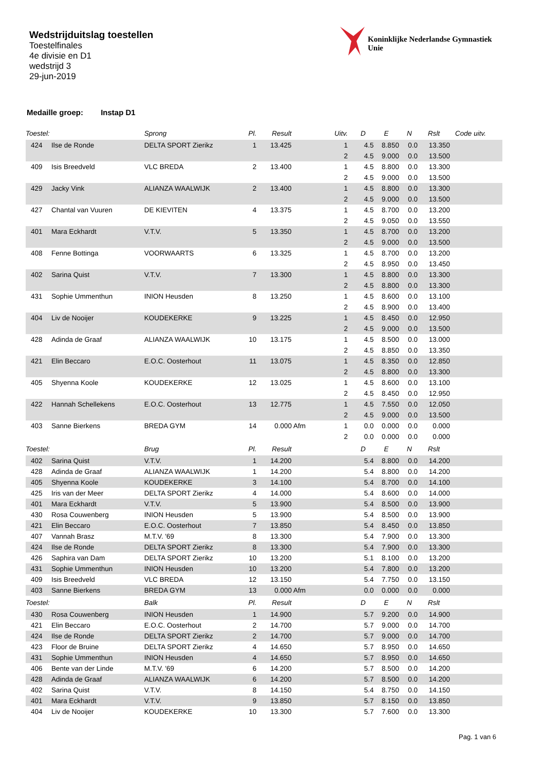Wedstrijduitslag toestellen
Toestelfinales
4e divisie en D1
wedstrijd 3
29-jun-2019
Koninklijke Nederlandse Gymnastiek Unie
Medaille groep: Instap D1
| Toestel: | | Sprong | Pl. | Result | Uitv. | D | E | N | Rslt | Code uitv. |
| --- | --- | --- | --- | --- | --- | --- | --- | --- | --- | --- |
| 424 | Ilse de Ronde | DELTA SPORT Zierikz | 1 | 13.425 | 1 | 4.5 | 8.850 | 0.0 | 13.350 | |
| | | | | | 2 | 4.5 | 9.000 | 0.0 | 13.500 | |
| 409 | Isis Breedveld | VLC BREDA | 2 | 13.400 | 1 | 4.5 | 8.800 | 0.0 | 13.300 | |
| | | | | | 2 | 4.5 | 9.000 | 0.0 | 13.500 | |
| 429 | Jacky Vink | ALIANZA WAALWIJK | 2 | 13.400 | 1 | 4.5 | 8.800 | 0.0 | 13.300 | |
| | | | | | 2 | 4.5 | 9.000 | 0.0 | 13.500 | |
| 427 | Chantal van Vuuren | DE KIEVITEN | 4 | 13.375 | 1 | 4.5 | 8.700 | 0.0 | 13.200 | |
| | | | | | 2 | 4.5 | 9.050 | 0.0 | 13.550 | |
| 401 | Mara Eckhardt | V.T.V. | 5 | 13.350 | 1 | 4.5 | 8.700 | 0.0 | 13.200 | |
| | | | | | 2 | 4.5 | 9.000 | 0.0 | 13.500 | |
| 408 | Fenne Bottinga | VOORWAARTS | 6 | 13.325 | 1 | 4.5 | 8.700 | 0.0 | 13.200 | |
| | | | | | 2 | 4.5 | 8.950 | 0.0 | 13.450 | |
| 402 | Sarina Quist | V.T.V. | 7 | 13.300 | 1 | 4.5 | 8.800 | 0.0 | 13.300 | |
| | | | | | 2 | 4.5 | 8.800 | 0.0 | 13.300 | |
| 431 | Sophie Ummenthun | INION Heusden | 8 | 13.250 | 1 | 4.5 | 8.600 | 0.0 | 13.100 | |
| | | | | | 2 | 4.5 | 8.900 | 0.0 | 13.400 | |
| 404 | Liv de Nooijer | KOUDEKERKE | 9 | 13.225 | 1 | 4.5 | 8.450 | 0.0 | 12.950 | |
| | | | | | 2 | 4.5 | 9.000 | 0.0 | 13.500 | |
| 428 | Adinda de Graaf | ALIANZA WAALWIJK | 10 | 13.175 | 1 | 4.5 | 8.500 | 0.0 | 13.000 | |
| | | | | | 2 | 4.5 | 8.850 | 0.0 | 13.350 | |
| 421 | Elin Beccaro | E.O.C. Oosterhout | 11 | 13.075 | 1 | 4.5 | 8.350 | 0.0 | 12.850 | |
| | | | | | 2 | 4.5 | 8.800 | 0.0 | 13.300 | |
| 405 | Shyenna Koole | KOUDEKERKE | 12 | 13.025 | 1 | 4.5 | 8.600 | 0.0 | 13.100 | |
| | | | | | 2 | 4.5 | 8.450 | 0.0 | 12.950 | |
| 422 | Hannah Schellekens | E.O.C. Oosterhout | 13 | 12.775 | 1 | 4.5 | 7.550 | 0.0 | 12.050 | |
| | | | | | 2 | 4.5 | 9.000 | 0.0 | 13.500 | |
| 403 | Sanne Bierkens | BREDA GYM | 14 | 0.000 Afm | 1 | 0.0 | 0.000 | 0.0 | 0.000 | |
| | | | | | 2 | 0.0 | 0.000 | 0.0 | 0.000 | |
| Toestel: | | Brug | Pl. | Result | | D | E | N | Rslt | |
| 402 | Sarina Quist | V.T.V. | 1 | 14.200 | | 5.4 | 8.800 | 0.0 | 14.200 | |
| 428 | Adinda de Graaf | ALIANZA WAALWIJK | 1 | 14.200 | | 5.4 | 8.800 | 0.0 | 14.200 | |
| 405 | Shyenna Koole | KOUDEKERKE | 3 | 14.100 | | 5.4 | 8.700 | 0.0 | 14.100 | |
| 425 | Iris van der Meer | DELTA SPORT Zierikz | 4 | 14.000 | | 5.4 | 8.600 | 0.0 | 14.000 | |
| 401 | Mara Eckhardt | V.T.V. | 5 | 13.900 | | 5.4 | 8.500 | 0.0 | 13.900 | |
| 430 | Rosa Couwenberg | INION Heusden | 5 | 13.900 | | 5.4 | 8.500 | 0.0 | 13.900 | |
| 421 | Elin Beccaro | E.O.C. Oosterhout | 7 | 13.850 | | 5.4 | 8.450 | 0.0 | 13.850 | |
| 407 | Vannah Brasz | M.T.V. '69 | 8 | 13.300 | | 5.4 | 7.900 | 0.0 | 13.300 | |
| 424 | Ilse de Ronde | DELTA SPORT Zierikz | 8 | 13.300 | | 5.4 | 7.900 | 0.0 | 13.300 | |
| 426 | Saphira van Dam | DELTA SPORT Zierikz | 10 | 13.200 | | 5.1 | 8.100 | 0.0 | 13.200 | |
| 431 | Sophie Ummenthun | INION Heusden | 10 | 13.200 | | 5.4 | 7.800 | 0.0 | 13.200 | |
| 409 | Isis Breedveld | VLC BREDA | 12 | 13.150 | | 5.4 | 7.750 | 0.0 | 13.150 | |
| 403 | Sanne Bierkens | BREDA GYM | 13 | 0.000 Afm | | 0.0 | 0.000 | 0.0 | 0.000 | |
| Toestel: | | Balk | Pl. | Result | | D | E | N | Rslt | |
| 430 | Rosa Couwenberg | INION Heusden | 1 | 14.900 | | 5.7 | 9.200 | 0.0 | 14.900 | |
| 421 | Elin Beccaro | E.O.C. Oosterhout | 2 | 14.700 | | 5.7 | 9.000 | 0.0 | 14.700 | |
| 424 | Ilse de Ronde | DELTA SPORT Zierikz | 2 | 14.700 | | 5.7 | 9.000 | 0.0 | 14.700 | |
| 423 | Floor de Bruine | DELTA SPORT Zierikz | 4 | 14.650 | | 5.7 | 8.950 | 0.0 | 14.650 | |
| 431 | Sophie Ummenthun | INION Heusden | 4 | 14.650 | | 5.7 | 8.950 | 0.0 | 14.650 | |
| 406 | Bente van der Linde | M.T.V. '69 | 6 | 14.200 | | 5.7 | 8.500 | 0.0 | 14.200 | |
| 428 | Adinda de Graaf | ALIANZA WAALWIJK | 6 | 14.200 | | 5.7 | 8.500 | 0.0 | 14.200 | |
| 402 | Sarina Quist | V.T.V. | 8 | 14.150 | | 5.4 | 8.750 | 0.0 | 14.150 | |
| 401 | Mara Eckhardt | V.T.V. | 9 | 13.850 | | 5.7 | 8.150 | 0.0 | 13.850 | |
| 404 | Liv de Nooijer | KOUDEKERKE | 10 | 13.300 | | 5.7 | 7.600 | 0.0 | 13.300 | |
Pag. 1 van 6